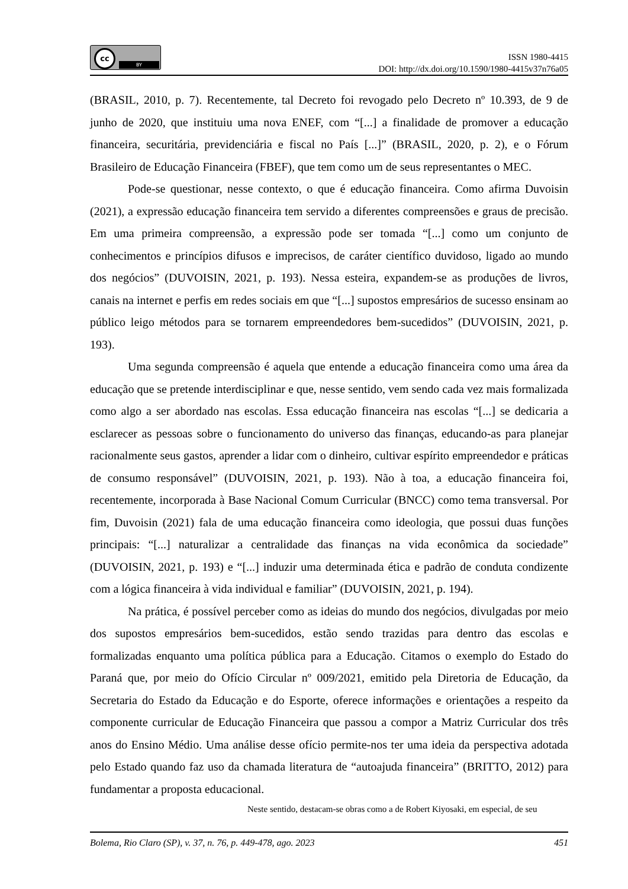cc
BY
ISSN 1980-4415
DOI: http://dx.doi.org/10.1590/1980-4415v37n76a05
(BRASIL, 2010, p. 7). Recentemente, tal Decreto foi revogado pelo Decreto nº 10.393, de 9 de junho de 2020, que instituiu uma nova ENEF, com “[...] a finalidade de promover a educação financeira, securitária, previdenciária e fiscal no País [...]” (BRASIL, 2020, p. 2), e o Fórum Brasileiro de Educação Financeira (FBEF), que tem como um de seus representantes o MEC.
Pode-se questionar, nesse contexto, o que é educação financeira. Como afirma Duvoisin (2021), a expressão educação financeira tem servido a diferentes compreensões e graus de precisão. Em uma primeira compreensão, a expressão pode ser tomada “[...] como um conjunto de conhecimentos e princípios difusos e imprecisos, de caráter científico duvidoso, ligado ao mundo dos negócios” (DUVOISIN, 2021, p. 193). Nessa esteira, expandem-se as produções de livros, canais na internet e perfis em redes sociais em que “[...] supostos empresários de sucesso ensinam ao público leigo métodos para se tornarem empreendedores bem-sucedidos” (DUVOISIN, 2021, p. 193).
Uma segunda compreensão é aquela que entende a educação financeira como uma área da educação que se pretende interdisciplinar e que, nesse sentido, vem sendo cada vez mais formalizada como algo a ser abordado nas escolas. Essa educação financeira nas escolas “[...] se dedicaria a esclarecer as pessoas sobre o funcionamento do universo das finanças, educando-as para planejar racionalmente seus gastos, aprender a lidar com o dinheiro, cultivar espírito empreendedor e práticas de consumo responsável” (DUVOISIN, 2021, p. 193). Não à toa, a educação financeira foi, recentemente, incorporada à Base Nacional Comum Curricular (BNCC) como tema transversal. Por fim, Duvoisin (2021) fala de uma educação financeira como ideologia, que possui duas funções principais: “[...] naturalizar a centralidade das finanças na vida econômica da sociedade” (DUVOISIN, 2021, p. 193) e “[...] induzir uma determinada ética e padrão de conduta condizente com a lógica financeira à vida individual e familiar” (DUVOISIN, 2021, p. 194).
Na prática, é possível perceber como as ideias do mundo dos negócios, divulgadas por meio dos supostos empresários bem-sucedidos, estão sendo trazidas para dentro das escolas e formalizadas enquanto uma política pública para a Educação. Citamos o exemplo do Estado do Paraná que, por meio do Ofício Circular nº 009/2021, emitido pela Diretoria de Educação, da Secretaria do Estado da Educação e do Esporte, oferece informações e orientações a respeito da componente curricular de Educação Financeira que passou a compor a Matriz Curricular dos três anos do Ensino Médio. Uma análise desse ofício permite-nos ter uma ideia da perspectiva adotada pelo Estado quando faz uso da chamada literatura de “autoajuda financeira” (BRITTO, 2012) para fundamentar a proposta educacional.
Neste sentido, destacam-se obras como a de Robert Kiyosaki, em especial, de seu
Bolema, Rio Claro (SP), v. 37, n. 76, p. 449-478, ago. 2023 451